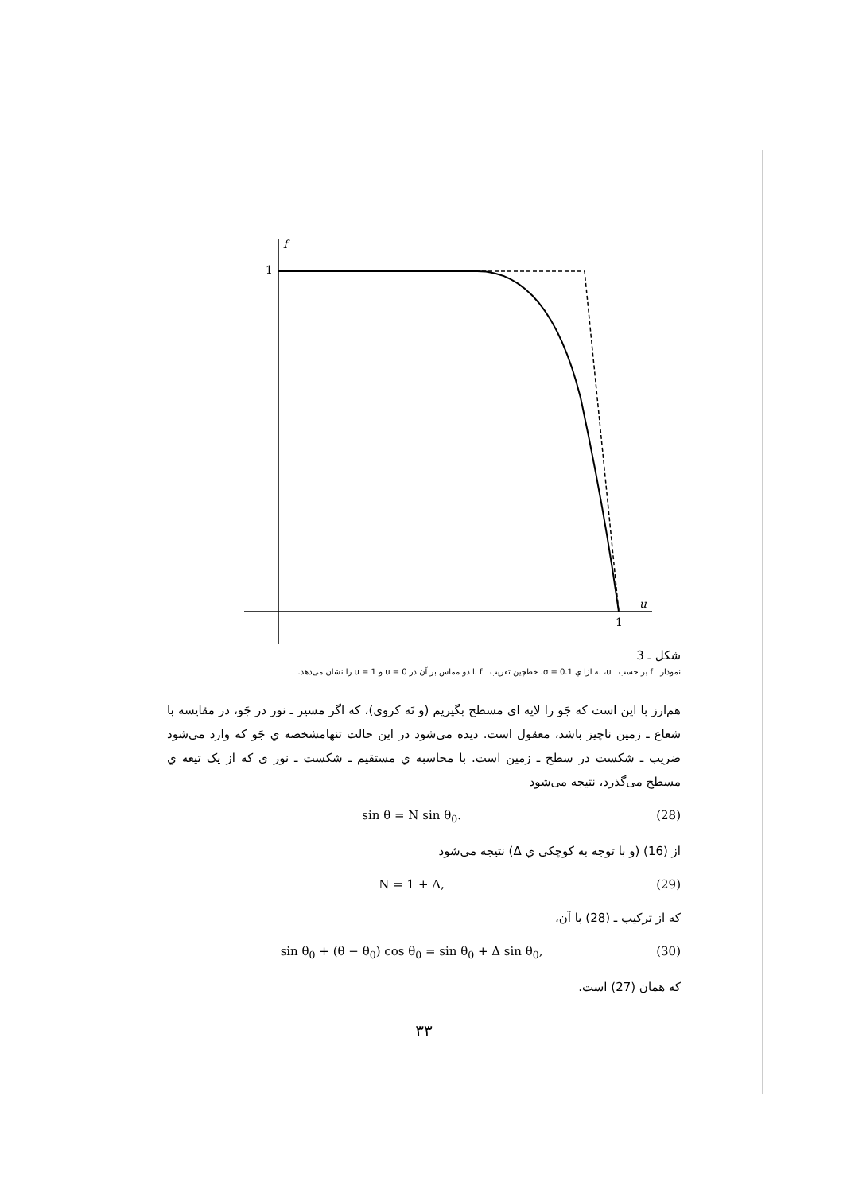f
1
u
1
شکل ـ 3
نمودار ـ f بر حسب ـ u، به ازا ي σ = 0.1. خطچین تقریب ـ f با دو مماس بر آن در u = 0 و u = 1 را نشان می‌دهد.
هم‌ارز با این است که جَو را لایه ای مسطح بگیریم (و نَه کروی)، که اگر مسیر ـ نور در جَو، در مقایسه با شعاع ـ زمین ناچیز باشد، معقول است. دیده می‌شود در این حالت تنهامشخصه ي جَو که وارد می‌شود ضریب ـ شکست در سطح ـ زمین است. با محاسبه ي مستقیم ـ شکست ـ نور ی که از یک تیغه ي مسطح می‌گذرد، نتیجه می‌شود
sin θ = N sin θ<sub>0</sub>. (28)
از (16) (و با توجه به کوچکی ي Δ) نتیجه می‌شود
N = 1 + Δ, (29)
که از ترکیب ـ (28) با آن،
sin θ<sub>0</sub> + (θ − θ<sub>0</sub>) cos θ<sub>0</sub> = sin θ<sub>0</sub> + Δ sin θ<sub>0</sub>, (30)
که همان (27) است.
۳۳